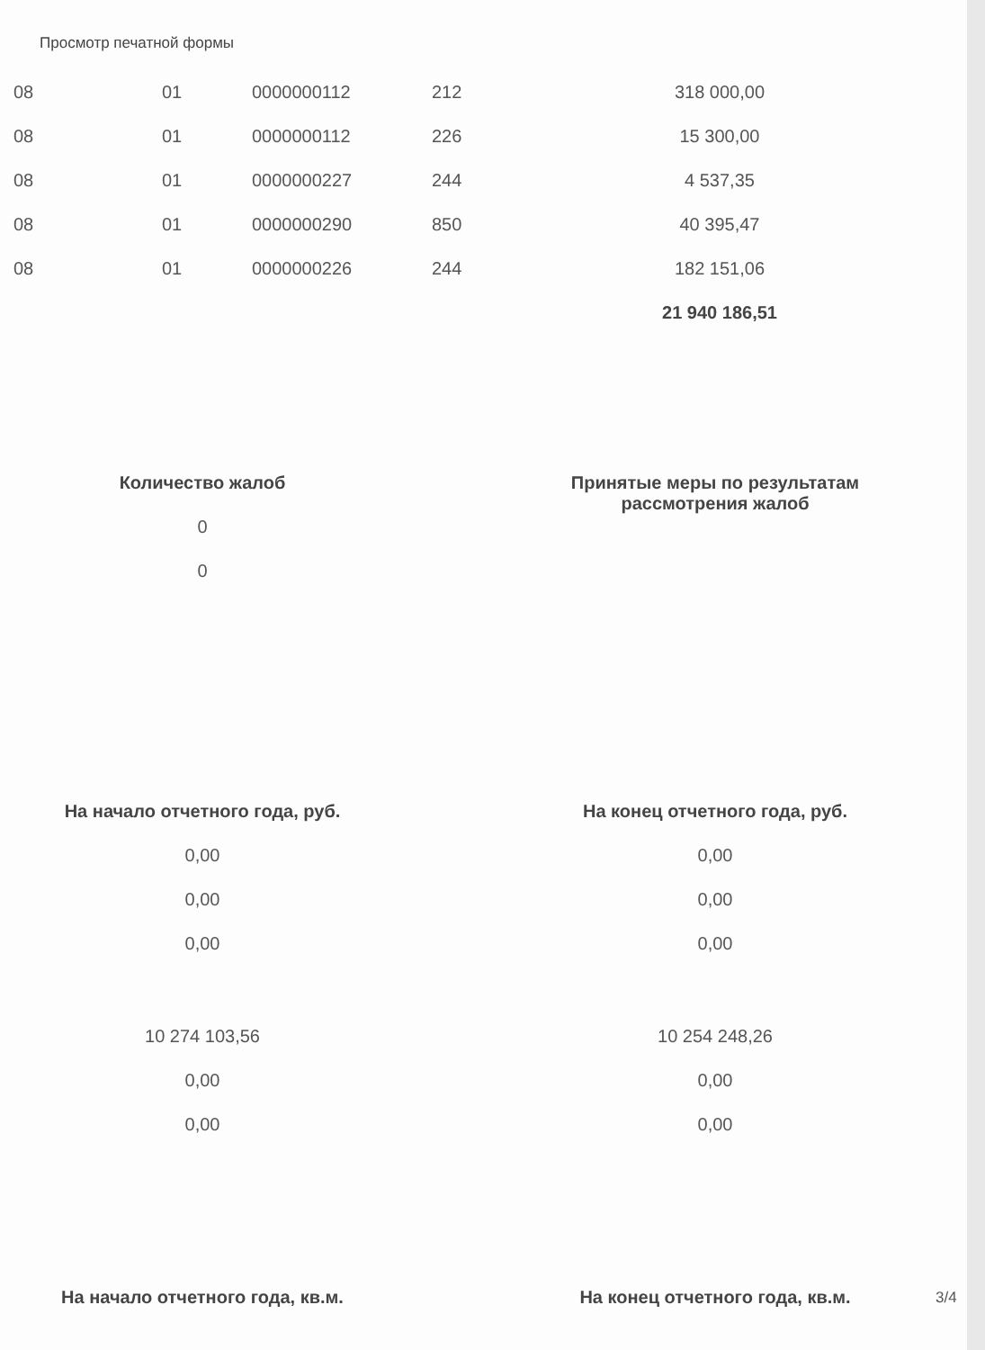Просмотр печатной формы
| 08 | 01 | 0000000112 | 212 | 318 000,00 |
| 08 | 01 | 0000000112 | 226 | 15 300,00 |
| 08 | 01 | 0000000227 | 244 | 4 537,35 |
| 08 | 01 | 0000000290 | 850 | 40 395,47 |
| 08 | 01 | 0000000226 | 244 | 182 151,06 |
| | | | | 21 940 186,51 |
Количество жалоб
0
0
Принятые меры по результатам
рассмотрения жалоб
На начало отчетного года, руб.
0,00
0,00
0,00
10 274 103,56
0,00
0,00
На конец отчетного года, руб.
0,00
0,00
0,00
10 254 248,26
0,00
0,00
На начало отчетного года, кв.м.
На конец отчетного года, кв.м.
3/4